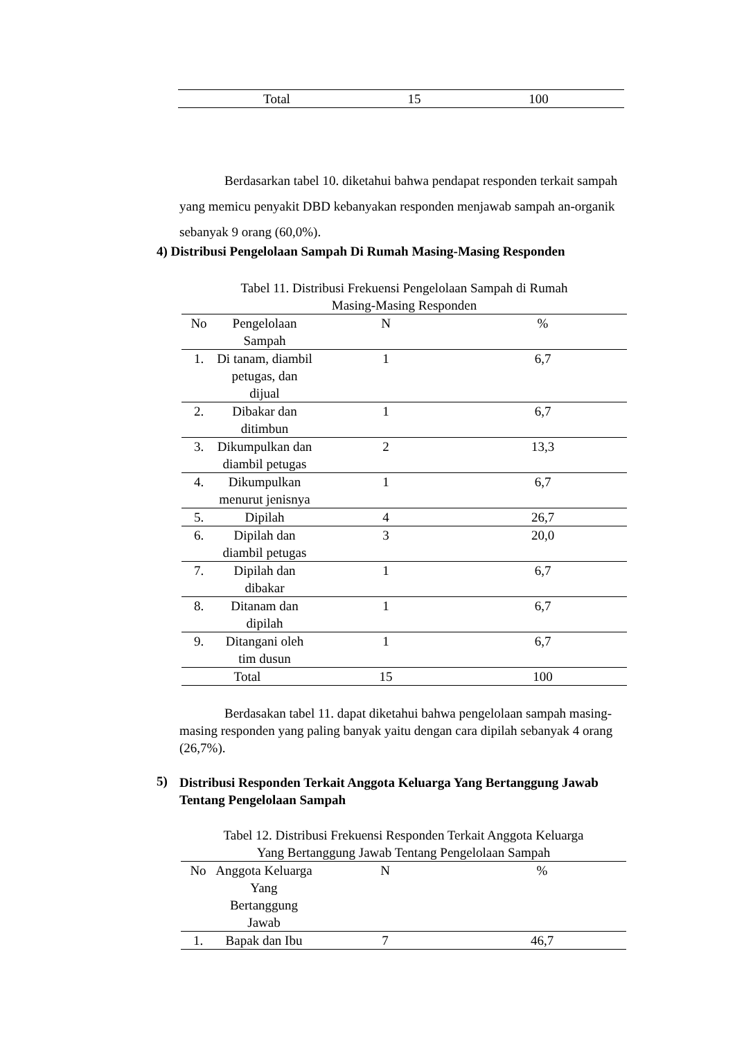| Total | 15 | 100 |
Berdasarkan tabel 10. diketahui bahwa pendapat responden terkait sampah yang memicu penyakit DBD kebanyakan responden menjawab sampah an-organik sebanyak 9 orang (60,0%).
4) Distribusi Pengelolaan Sampah Di Rumah Masing-Masing Responden
Tabel 11. Distribusi Frekuensi Pengelolaan Sampah di Rumah
Masing-Masing Responden
| No | Pengelolaan Sampah | N | % |
| --- | --- | --- | --- |
| 1. | Di tanam, diambil petugas, dan dijual | 1 | 6,7 |
| 2. | Dibakar dan ditimbun | 1 | 6,7 |
| 3. | Dikumpulkan dan diambil petugas | 2 | 13,3 |
| 4. | Dikumpulkan menurut jenisnya | 1 | 6,7 |
| 5. | Dipilah | 4 | 26,7 |
| 6. | Dipilah dan diambil petugas | 3 | 20,0 |
| 7. | Dipilah dan dibakar | 1 | 6,7 |
| 8. | Ditanam dan dipilah | 1 | 6,7 |
| 9. | Ditangani oleh tim dusun | 1 | 6,7 |
| Total | | 15 | 100 |
Berdasakan tabel 11. dapat diketahui bahwa pengelolaan sampah masing-masing responden yang paling banyak yaitu dengan cara dipilah sebanyak 4 orang (26,7%).
5)
Distribusi Responden Terkait Anggota Keluarga Yang Bertanggung Jawab Tentang Pengelolaan Sampah
Tabel 12. Distribusi Frekuensi Responden Terkait Anggota Keluarga
Yang Bertanggung Jawab Tentang Pengelolaan Sampah
| No | Anggota Keluarga Yang Bertanggung Jawab | N | % |
| --- | --- | --- | --- |
| 1. | Bapak dan Ibu | 7 | 46,7 |